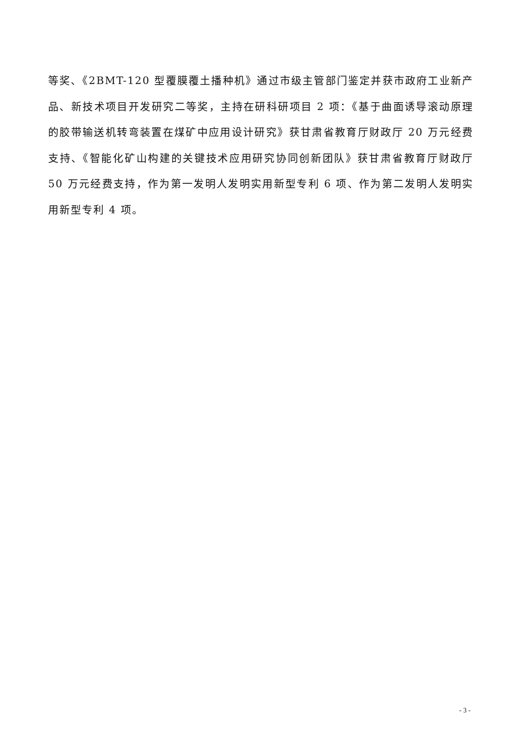等奖、《2BMT-120 型覆膜覆土播种机》通过市级主管部门鉴定并获市政府工业新产品、新技术项目开发研究二等奖，主持在研科研项目 2 项：《基于曲面诱导滚动原理的胶带输送机转弯装置在煤矿中应用设计研究》获甘肃省教育厅财政厅 20 万元经费支持、《智能化矿山构建的关键技术应用研究协同创新团队》获甘肃省教育厅财政厅 50 万元经费支持，作为第一发明人发明实用新型专利 6 项、作为第二发明人发明实用新型专利 4 项。
- 3 -